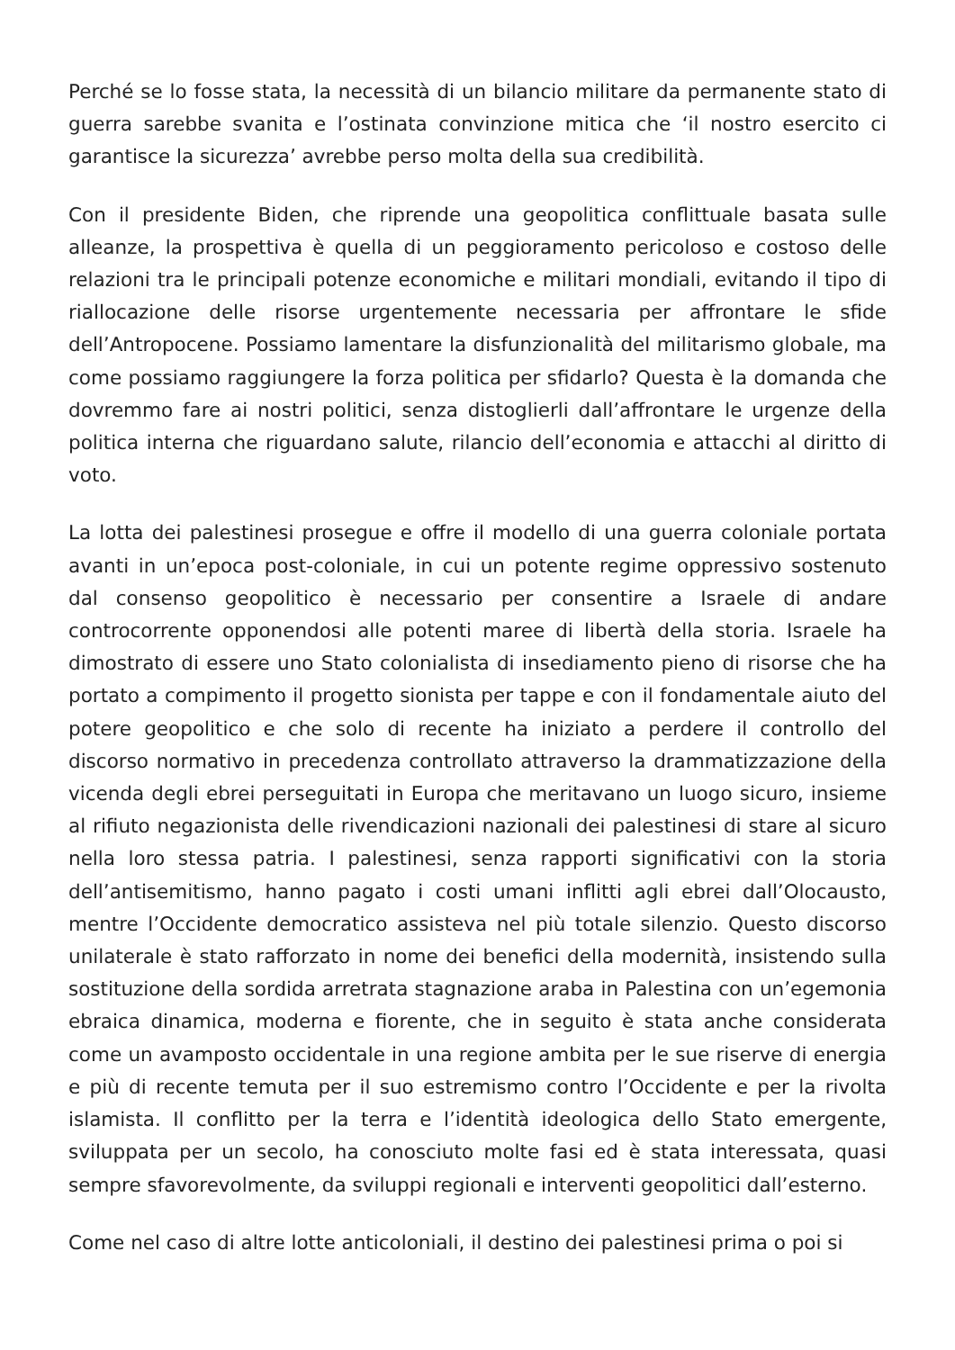Perché se lo fosse stata, la necessità di un bilancio militare da permanente stato di guerra sarebbe svanita e l’ostinata convinzione mitica che ‘il nostro esercito ci garantisce la sicurezza’ avrebbe perso molta della sua credibilità.
Con il presidente Biden, che riprende una geopolitica conflittuale basata sulle alleanze, la prospettiva è quella di un peggioramento pericoloso e costoso delle relazioni tra le principali potenze economiche e militari mondiali, evitando il tipo di riallocazione delle risorse urgentemente necessaria per affrontare le sfide dell’Antropocene. Possiamo lamentare la disfunzionalità del militarismo globale, ma come possiamo raggiungere la forza politica per sfidarlo? Questa è la domanda che dovremmo fare ai nostri politici, senza distoglierli dall’affrontare le urgenze della politica interna che riguardano salute, rilancio dell’economia e attacchi al diritto di voto.
La lotta dei palestinesi prosegue e offre il modello di una guerra coloniale portata avanti in un’epoca post-coloniale, in cui un potente regime oppressivo sostenuto dal consenso geopolitico è necessario per consentire a Israele di andare controcorrente opponendosi alle potenti maree di libertà della storia. Israele ha dimostrato di essere uno Stato colonialista di insediamento pieno di risorse che ha portato a compimento il progetto sionista per tappe e con il fondamentale aiuto del potere geopolitico e che solo di recente ha iniziato a perdere il controllo del discorso normativo in precedenza controllato attraverso la drammatizzazione della vicenda degli ebrei perseguitati in Europa che meritavano un luogo sicuro, insieme al rifiuto negazionista delle rivendicazioni nazionali dei palestinesi di stare al sicuro nella loro stessa patria. I palestinesi, senza rapporti significativi con la storia dell’antisemitismo, hanno pagato i costi umani inflitti agli ebrei dall’Olocausto, mentre l’Occidente democratico assisteva nel più totale silenzio. Questo discorso unilaterale è stato rafforzato in nome dei benefici della modernità, insistendo sulla sostituzione della sordida arretrata stagnazione araba in Palestina con un’egemonia ebraica dinamica, moderna e fiorente, che in seguito è stata anche considerata come un avamposto occidentale in una regione ambita per le sue riserve di energia e più di recente temuta per il suo estremismo contro l’Occidente e per la rivolta islamista. Il conflitto per la terra e l’identità ideologica dello Stato emergente, sviluppata per un secolo, ha conosciuto molte fasi ed è stata interessata, quasi sempre sfavorevolmente, da sviluppi regionali e interventi geopolitici dall’esterno.
Come nel caso di altre lotte anticoloniali, il destino dei palestinesi prima o poi si